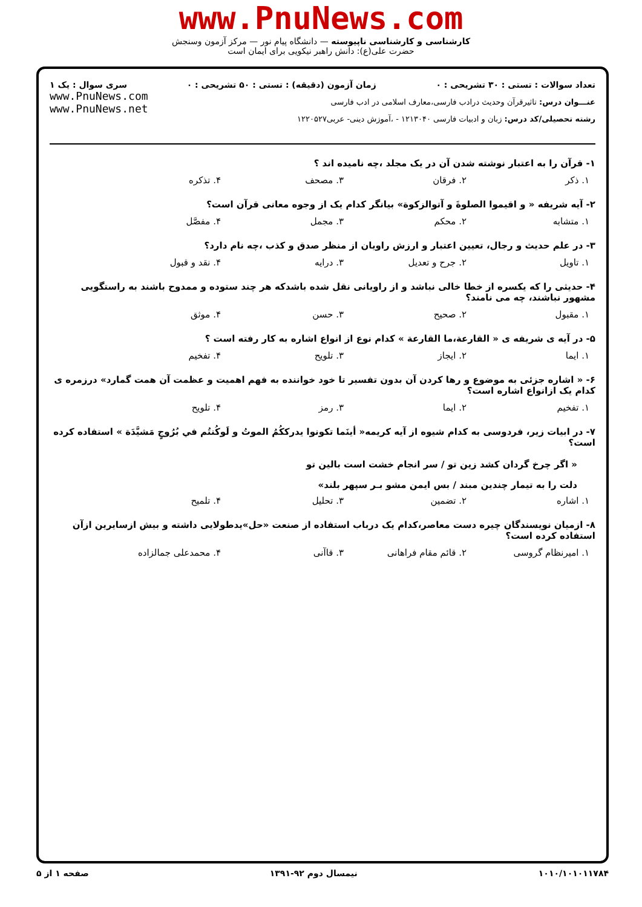www.PnuNews.com
کارشناسی و کارشناسی ناپیوسته — دانشگاه پیام نور — مرکز آزمون وسنجش
حضرت علی(ع): دانش راهبر نیکویی برای ایمان است
تعداد سوالات : تستی : ۳۰ تشریحی : ۰ زمان آزمون (دقیقه) : تستی : ۵۰ تشریحی : ۰ سری سوال : یک ۱
عنـــوان درس: تاثیرقرآن وحدیث درادب فارسی،معارف اسلامی در ادب فارسی
رشته تحصیلی/کد درس: زبان و ادبیات فارسی ۱۲۱۳۰۴۰ - ،آموزش دینی- عربی۱۲۲۰۵۲۷
www.PnuNews.com
www.PnuNews.net
۱- قرآن را به اعتبار نوشته شدن آن در یک مجلد ،چه نامیده اند ؟
۱. ذکر ۲. فرقان ۳. مصحف ۴. تذکره
۲- آیه شریفه « و اقیموا الصلوةَ و آتوالزکوة» بیانگر کدام یک از وجوه معانی قرآن است؟
۱. متشابه ۲. محکم ۳. مجمل ۴. مفصَّل
۳- در علم حدیث و رجال، تعیین اعتبار و ارزش راویان از منظر صدق و کذب ،چه نام دارد؟
۱. تاویل ۲. جرح و تعدیل ۳. درایه ۴. نقد و قبول
۴- حدیثی را که یکسره از خطا خالی نباشد و از راویانی نقل شده باشدکه هر چند ستوده و ممدوح باشند به راستگویی مشهور نباشند، چه می نامند؟
۱. مقبول ۲. صحیح ۳. حسن ۴. موثق
۵- در آیه ی شریفه ی « القارعة،ما القارعة » کدام نوع از انواع اشاره به کار رفته است ؟
۱. ایما ۲. ایجاز ۳. تلویح ۴. تفخیم
۶- « اشاره جزئی به موضوع و رها کردن آن بدون تفسیر تا خود خواننده به فهم اهمیت و عظمت آن همت گمارد» درزمره ی کدام یک ازانواع اشاره است؟
۱. تفخیم ۲. ایما ۳. رمز ۴. تلویح
۷- در ابیات زیر، فردوسی به کدام شیوه از آیه کریمه« أینَما تکونوا یدرککُمُ الموتُ و لَوکُنتُم في بُرُوجٍ مَشیَّدَة » استفاده کرده است؟
« اگر چرخ گردان کشد زین تو / سر انجام خشت است بالین تو
دلت را به تیمار چندین مبند / بس ایمن مشو بـر سپهر بلند»
۱. اشاره ۲. تضمین ۳. تحلیل ۴. تلمیح
۸- ازمیان نویسندگان چیره دست معاصر،کدام یک درباب استفاده از صنعت «حل»یدطولایی داشته و بیش ازسایرین ازآن استفاده کرده است؟
۱. امیرنظام گروسی ۲. قائم مقام فراهانی ۳. قاآنی ۴. محمدعلی جمالزاده
صفحه ۱ از ۵ نیمسال دوم ۹۲-۱۳۹۱ ۱۰۱۰/۱۰۱۰۱۱۷۸۴